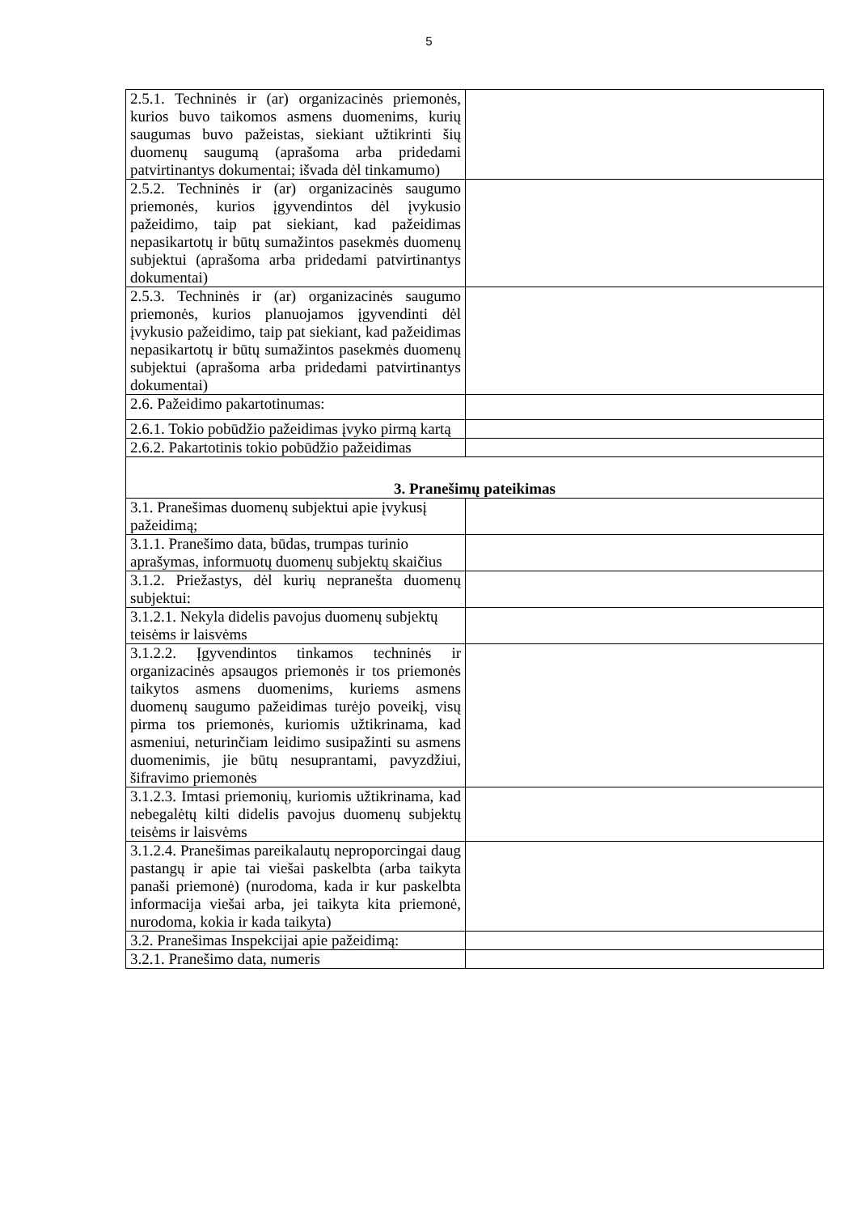5
| 2.5.1. Techninės ir (ar) organizacinės priemonės, kurios buvo taikomos asmens duomenims, kurių saugumas buvo pažeistas, siekiant užtikrinti šių duomenų saugumą (aprašoma arba pridedami patvirtinantys dokumentai; išvada dėl tinkamumo) | |
| 2.5.2. Techninės ir (ar) organizacinės saugumo priemonės, kurios įgyvendintos dėl įvykusio pažeidimo, taip pat siekiant, kad pažeidimas nepasikartotų ir būtų sumažintos pasekmės duomenų subjektui (aprašoma arba pridedami patvirtinantys dokumentai) | |
| 2.5.3. Techninės ir (ar) organizacinės saugumo priemonės, kurios planuojamos įgyvendinti dėl įvykusio pažeidimo, taip pat siekiant, kad pažeidimas nepasikartotų ir būtų sumažintos pasekmės duomenų subjektui (aprašoma arba pridedami patvirtinantys dokumentai) | |
| 2.6. Pažeidimo pakartotinumas: | |
| 2.6.1. Tokio pobūdžio pažeidimas įvyko pirmą kartą | |
| 2.6.2. Pakartotinis tokio pobūdžio pažeidimas | |
| 3. Pranešimų pateikimas | |
| 3.1. Pranešimas duomenų subjektui apie įvykusį pažeidimą; | |
| 3.1.1. Pranešimo data, būdas, trumpas turinio aprašymas, informuotų duomenų subjektų skaičius | |
| 3.1.2. Priežastys, dėl kurių nepranešta duomenų subjektui: | |
| 3.1.2.1. Nekyla didelis pavojus duomenų subjektų teisėms ir laisvėms | |
| 3.1.2.2. Įgyvendintos tinkamos techninės ir organizacinės apsaugos priemonės ir tos priemonės taikytos asmens duomenims, kuriems asmens duomenų saugumo pažeidimas turėjo poveikį, visų pirma tos priemonės, kuriomis užtikrinama, kad asmeniui, neturinčiam leidimo susipažinti su asmens duomenimis, jie būtų nesuprantami, pavyzdžiui, šifravimo priemonės | |
| 3.1.2.3. Imtasi priemonių, kuriomis užtikrinama, kad nebegalėtų kilti didelis pavojus duomenų subjektų teisėms ir laisvėms | |
| 3.1.2.4. Pranešimas pareikalautų neproporcingai daug pastangų ir apie tai viešai paskelbta (arba taikyta panaši priemonė) (nurodoma, kada ir kur paskelbta informacija viešai arba, jei taikyta kita priemonė, nurodoma, kokia ir kada taikyta) | |
| 3.2. Pranešimas Inspekcijai apie pažeidimą: | |
| 3.2.1. Pranešimo data, numeris | |